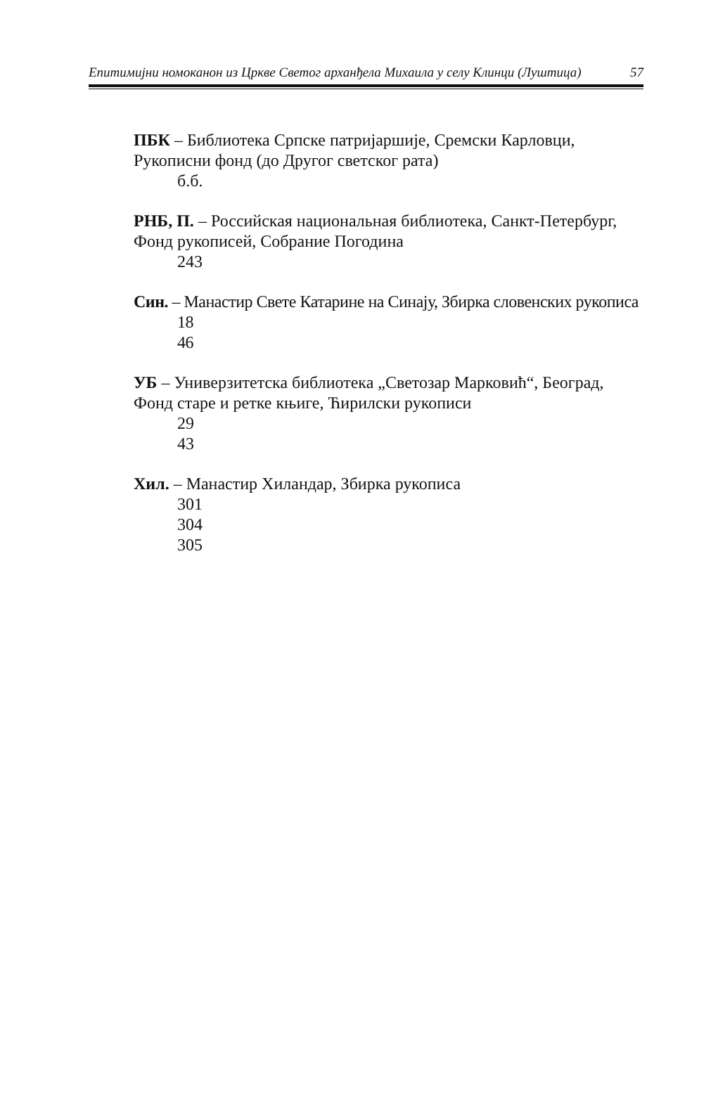Епитимијни номоканон из Цркве Светог арханђела Михаила у селу Клинци (Луштица) 57
ПБК – Библиотека Српске патријаршије, Сремски Карловци, Рукописни фонд (до Другог светског рата)
б.б.
РНБ, П. – Российская национальная библиотека, Санкт-Петербург, Фонд рукописей, Собрание Погодина
243
Син. – Манастир Свете Катарине на Синају, Збирка словенских рукописа
18
46
УБ – Универзитетска библиотека „Светозар Марковић“, Београд, Фонд старе и ретке књиге, Ћирилски рукописи
29
43
Хил. – Манастир Хиландар, Збирка рукописа
301
304
305